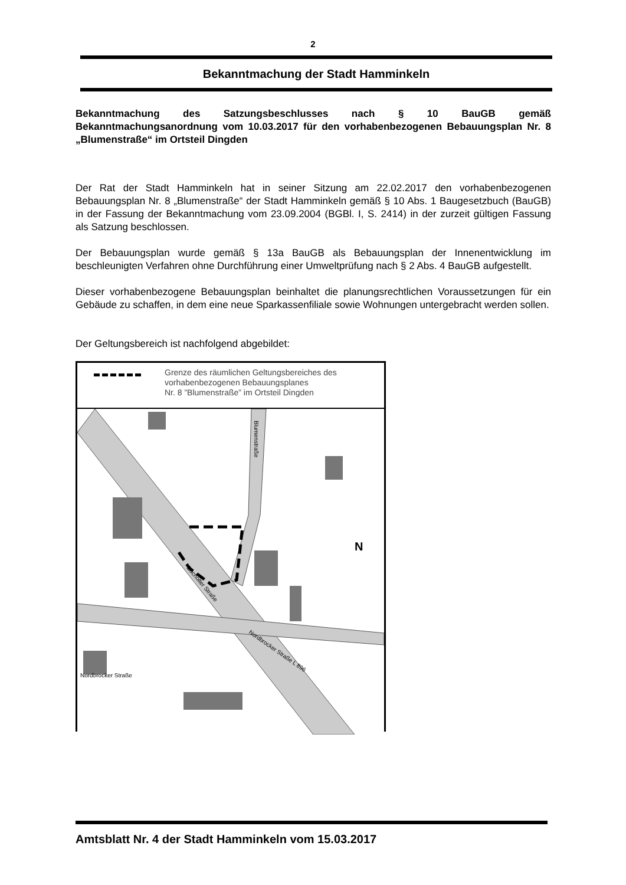2
Bekanntmachung der Stadt Hamminkeln
Bekanntmachung des Satzungsbeschlusses nach § 10 BauGB gemäß Bekanntmachungsanordnung vom 10.03.2017 für den vorhabenbezogenen Bebauungsplan Nr. 8 „Blumenstraße“ im Ortsteil Dingden
Der Rat der Stadt Hamminkeln hat in seiner Sitzung am 22.02.2017 den vorhabenbezogenen Bebauungsplan Nr. 8 „Blumenstraße“ der Stadt Hamminkeln gemäß § 10 Abs. 1 Baugesetzbuch (BauGB) in der Fassung der Bekanntmachung vom 23.09.2004 (BGBl. I, S. 2414) in der zurzeit gültigen Fassung als Satzung beschlossen.
Der Bebauungsplan wurde gemäß § 13a BauGB als Bebauungsplan der Innenentwicklung im beschleunigten Verfahren ohne Durchführung einer Umweltprüfung nach § 2 Abs. 4 BauGB aufgestellt.
Dieser vorhabenbezogene Bebauungsplan beinhaltet die planungsrechtlichen Voraussetzungen für ein Gebäude zu schaffen, in dem eine neue Sparkassenfiliale sowie Wohnungen untergebracht werden sollen.
Der Geltungsbereich ist nachfolgend abgebildet:
Grenze des räumlichen Geltungsbereiches des
vorhabenbezogenen Bebauungsplanes
Nr. 8 ”Blumenstraße” im Ortsteil Dingden
Bocholter Straße
Nordbrocker Straße L 896
Blumenstraße
Nordbrocker Straße
N
Amtsblatt Nr. 4 der Stadt Hamminkeln vom 15.03.2017